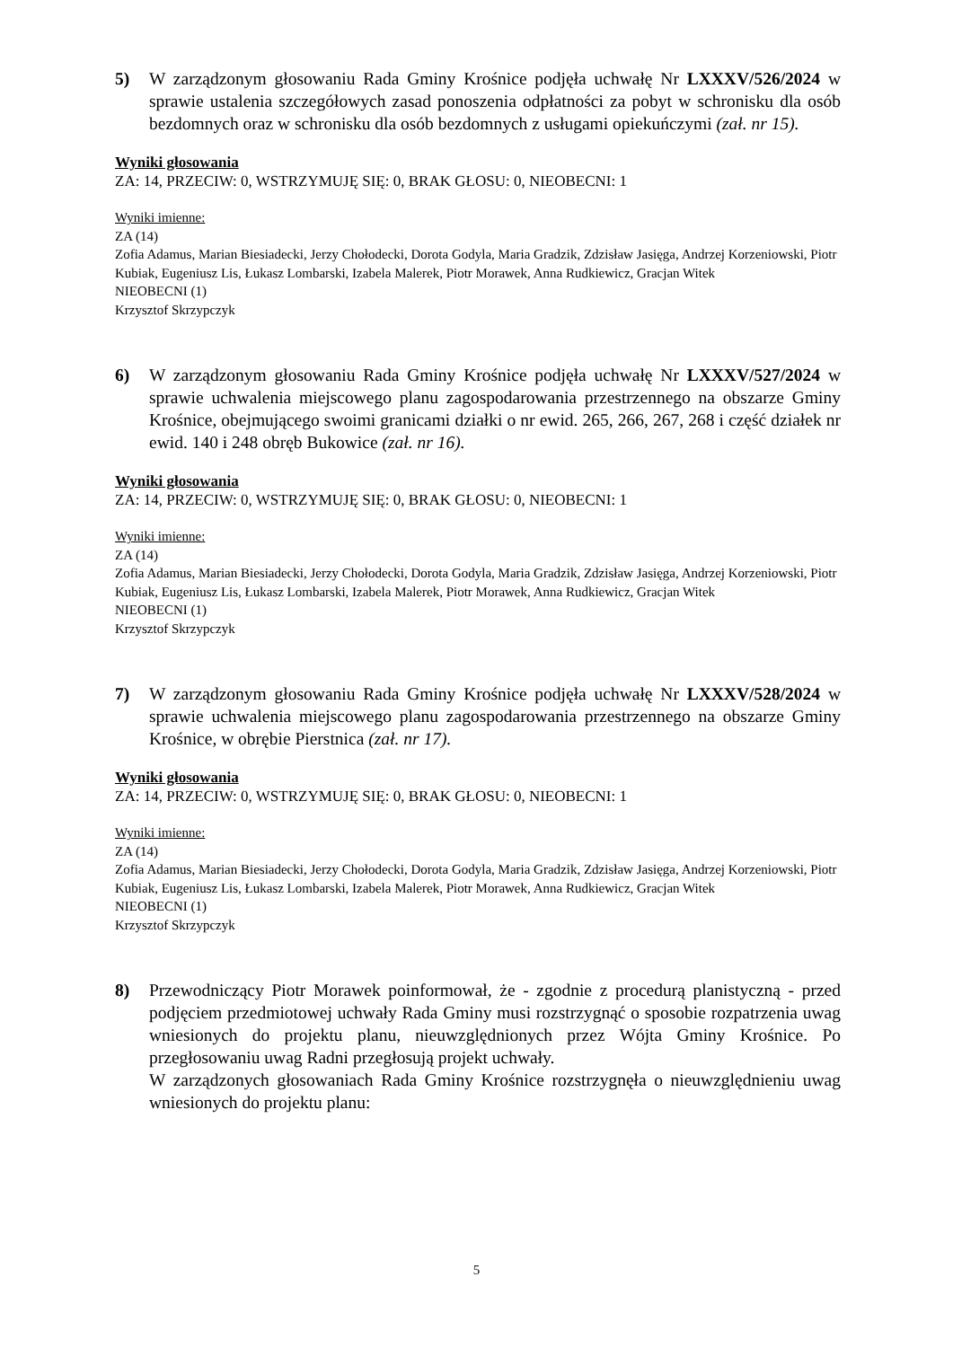5) W zarządzonym głosowaniu Rada Gminy Krośnice podjęła uchwałę Nr LXXXV/526/2024 w sprawie ustalenia szczegółowych zasad ponoszenia odpłatności za pobyt w schronisku dla osób bezdomnych oraz w schronisku dla osób bezdomnych z usługami opiekuńczymi (zał. nr 15).
Wyniki głosowania
ZA: 14, PRZECIW: 0, WSTRZYMUJĘ SIĘ: 0, BRAK GŁOSU: 0, NIEOBECNI: 1
Wyniki imienne:
ZA (14)
Zofia Adamus, Marian Biesiadecki, Jerzy Chołodecki, Dorota Godyla, Maria Gradzik, Zdzisław Jasięga, Andrzej Korzeniowski, Piotr Kubiak, Eugeniusz Lis, Łukasz Lombarski, Izabela Malerek, Piotr Morawek, Anna Rudkiewicz, Gracjan Witek
NIEOBECNI (1)
Krzysztof Skrzypczyk
6) W zarządzonym głosowaniu Rada Gminy Krośnice podjęła uchwałę Nr LXXXV/527/2024 w sprawie uchwalenia miejscowego planu zagospodarowania przestrzennego na obszarze Gminy Krośnice, obejmującego swoimi granicami działki o nr ewid. 265, 266, 267, 268 i część działek nr ewid. 140 i 248 obręb Bukowice (zał. nr 16).
Wyniki głosowania
ZA: 14, PRZECIW: 0, WSTRZYMUJĘ SIĘ: 0, BRAK GŁOSU: 0, NIEOBECNI: 1
Wyniki imienne:
ZA (14)
Zofia Adamus, Marian Biesiadecki, Jerzy Chołodecki, Dorota Godyla, Maria Gradzik, Zdzisław Jasięga, Andrzej Korzeniowski, Piotr Kubiak, Eugeniusz Lis, Łukasz Lombarski, Izabela Malerek, Piotr Morawek, Anna Rudkiewicz, Gracjan Witek
NIEOBECNI (1)
Krzysztof Skrzypczyk
7) W zarządzonym głosowaniu Rada Gminy Krośnice podjęła uchwałę Nr LXXXV/528/2024 w sprawie uchwalenia miejscowego planu zagospodarowania przestrzennego na obszarze Gminy Krośnice, w obrębie Pierstnica (zał. nr 17).
Wyniki głosowania
ZA: 14, PRZECIW: 0, WSTRZYMUJĘ SIĘ: 0, BRAK GŁOSU: 0, NIEOBECNI: 1
Wyniki imienne:
ZA (14)
Zofia Adamus, Marian Biesiadecki, Jerzy Chołodecki, Dorota Godyla, Maria Gradzik, Zdzisław Jasięga, Andrzej Korzeniowski, Piotr Kubiak, Eugeniusz Lis, Łukasz Lombarski, Izabela Malerek, Piotr Morawek, Anna Rudkiewicz, Gracjan Witek
NIEOBECNI (1)
Krzysztof Skrzypczyk
8) Przewodniczący Piotr Morawek poinformował, że - zgodnie z procedurą planistyczną - przed podjęciem przedmiotowej uchwały Rada Gminy musi rozstrzygnąć o sposobie rozpatrzenia uwag wniesionych do projektu planu, nieuwzględnionych przez Wójta Gminy Krośnice. Po przegłosowaniu uwag Radni przegłosują projekt uchwały.
W zarządzonych głosowaniach Rada Gminy Krośnice rozstrzygnęła o nieuwzględnieniu uwag wniesionych do projektu planu:
5